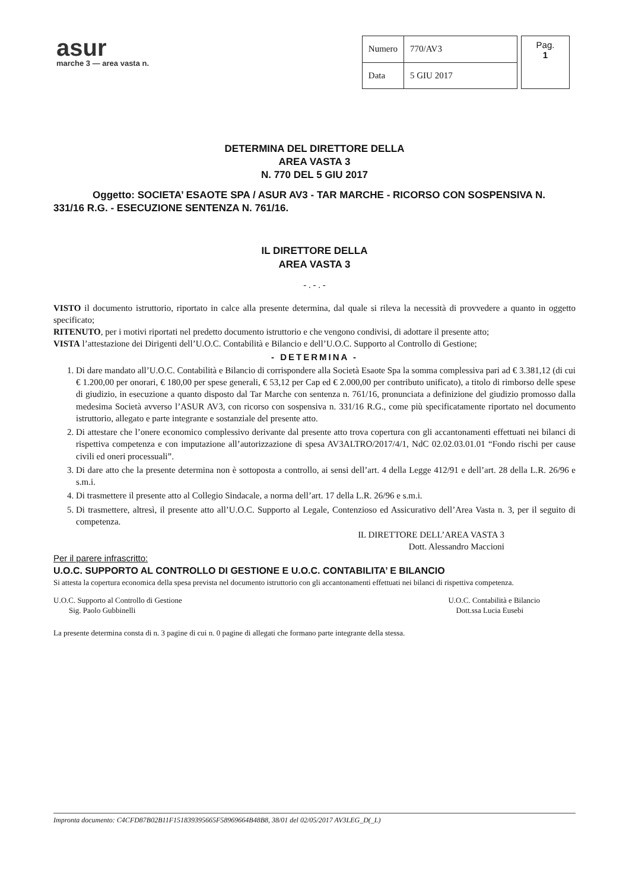asur
marche 3 — area vasta n.
| Numero | 770/AV3 |
| Data | 5 GIU 2017 |
Pag.
1
DETERMINA DEL DIRETTORE DELLA
AREA VASTA 3
N. 770 DEL 5 GIU 2017
Oggetto: SOCIETA’ ESAOTE SPA / ASUR AV3 - TAR MARCHE - RICORSO CON SOSPENSIVA N. 331/16 R.G. - ESECUZIONE SENTENZA N. 761/16.
IL DIRETTORE DELLA
AREA VASTA 3
- . - . -
VISTO il documento istruttorio, riportato in calce alla presente determina, dal quale si rileva la necessità di provvedere a quanto in oggetto specificato;
RITENUTO, per i motivi riportati nel predetto documento istruttorio e che vengono condivisi, di adottare il presente atto;
VISTA l’attestazione dei Dirigenti dell’U.O.C. Contabilità e Bilancio e dell’U.O.C. Supporto al Controllo di Gestione;
- DETERMINA -
1. Di dare mandato all’U.O.C. Contabilità e Bilancio di corrispondere alla Società Esaote Spa la somma complessiva pari ad € 3.381,12 (di cui € 1.200,00 per onorari, € 180,00 per spese generali, € 53,12 per Cap ed € 2.000,00 per contributo unificato), a titolo di rimborso delle spese di giudizio, in esecuzione a quanto disposto dal Tar Marche con sentenza n. 761/16, pronunciata a definizione del giudizio promosso dalla medesima Società avverso l’ASUR AV3, con ricorso con sospensiva n. 331/16 R.G., come più specificatamente riportato nel documento istruttorio, allegato e parte integrante e sostanziale del presente atto.
2. Di attestare che l’onere economico complessivo derivante dal presente atto trova copertura con gli accantonamenti effettuati nei bilanci di rispettiva competenza e con imputazione all’autorizzazione di spesa AV3ALTRO/2017/4/1, NdC 02.02.03.01.01 “Fondo rischi per cause civili ed oneri processuali”.
3. Di dare atto che la presente determina non è sottoposta a controllo, ai sensi dell’art. 4 della Legge 412/91 e dell’art. 28 della L.R. 26/96 e s.m.i.
4. Di trasmettere il presente atto al Collegio Sindacale, a norma dell’art. 17 della L.R. 26/96 e s.m.i.
5. Di trasmettere, altresì, il presente atto all’U.O.C. Supporto al Legale, Contenzioso ed Assicurativo dell’Area Vasta n. 3, per il seguito di competenza.
IL DIRETTORE DELL’AREA VASTA 3
Dott. Alessandro Maccioni
Per il parere infrascritto:
U.O.C. SUPPORTO AL CONTROLLO DI GESTIONE E U.O.C. CONTABILITA’ E BILANCIO
Si attesta la copertura economica della spesa prevista nel documento istruttorio con gli accantonamenti effettuati nei bilanci di rispettiva competenza.
U.O.C. Supporto al Controllo di Gestione
Sig. Paolo Gubbinelli
U.O.C. Contabilità e Bilancio
Dott.ssa Lucia Eusebi
La presente determina consta di n. 3 pagine di cui n. 0 pagine di allegati che formano parte integrante della stessa.
Impronta documento: C4CFD87B02B11F151839395665F58969664B48B8, 38/01 del 02/05/2017 AV3LEG_D(_L)